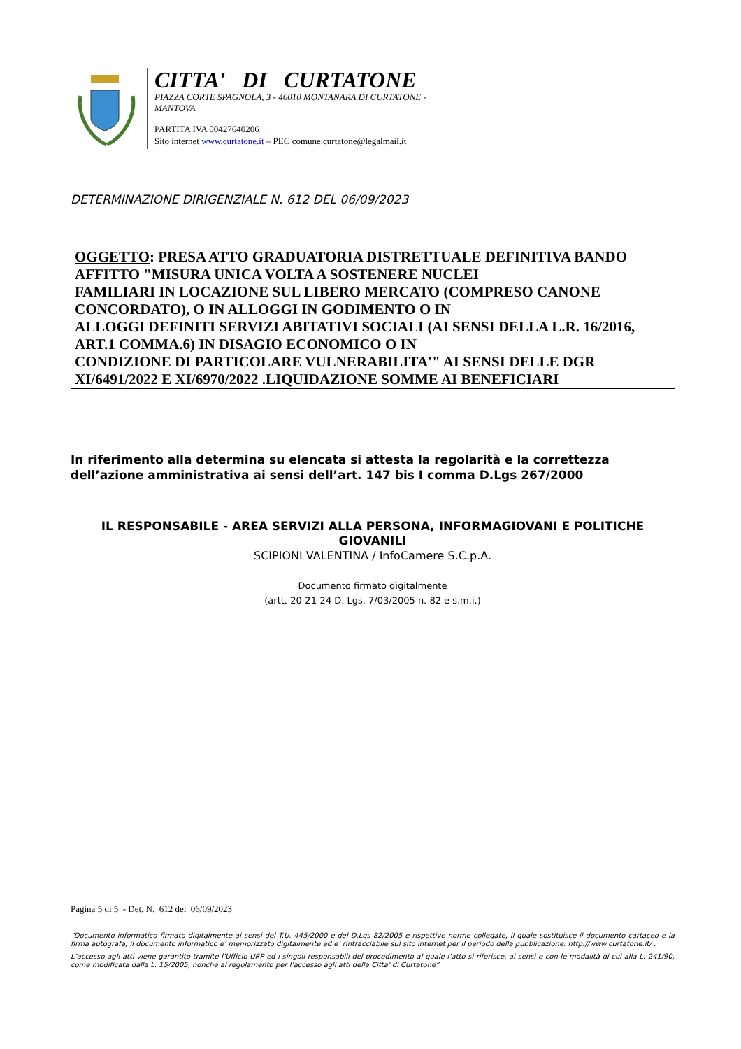CITTA' DI CURTATONE
PIAZZA CORTE SPAGNOLA, 3 - 46010 MONTANARA DI CURTATONE - MANTOVA
PARTITA IVA 00427640206
Sito internet www.curtatone.it – PEC comune.curtatone@legalmail.it
DETERMINAZIONE DIRIGENZIALE N. 612 DEL 06/09/2023
OGGETTO: PRESA ATTO GRADUATORIA DISTRETTUALE DEFINITIVA BANDO AFFITTO "MISURA UNICA VOLTA A SOSTENERE NUCLEI
FAMILIARI IN LOCAZIONE SUL LIBERO MERCATO (COMPRESO CANONE CONCORDATO), O IN ALLOGGI IN GODIMENTO O IN
ALLOGGI DEFINITI SERVIZI ABITATIVI SOCIALI (AI SENSI DELLA L.R. 16/2016, ART.1 COMMA.6) IN DISAGIO ECONOMICO O IN
CONDIZIONE DI PARTICOLARE VULNERABILITA'" AI SENSI DELLE DGR XI/6491/2022 E XI/6970/2022 .LIQUIDAZIONE SOMME AI BENEFICIARI
In riferimento alla determina su elencata si attesta la regolarità e la correttezza dell’azione amministrativa ai sensi dell’art. 147 bis I comma D.Lgs 267/2000
IL RESPONSABILE - AREA SERVIZI ALLA PERSONA, INFORMAGIOVANI E POLITICHE GIOVANILI
SCIPIONI VALENTINA / InfoCamere S.C.p.A.
Documento firmato digitalmente
(artt. 20-21-24 D. Lgs. 7/03/2005 n. 82 e s.m.i.)
Pagina 5 di 5 - Det. N. 612 del 06/09/2023
“Documento informatico firmato digitalmente ai sensi del T.U. 445/2000 e del D.Lgs 82/2005 e rispettive norme collegate, il quale sostituisce il documento cartaceo e la firma autografa; il documento informatico e’ memorizzato digitalmente ed e’ rintracciabile sul sito internet per il periodo della pubblicazione: http://www.curtatone.it/ .
L’accesso agli atti viene garantito tramite l’Ufficio URP ed i singoli responsabili del procedimento al quale l’atto si riferisce, ai sensi e con le modalità di cui alla L. 241/90, come modificata dalla L. 15/2005, nonché al regolamento per l’accesso agli atti della Citta' di Curtatone”